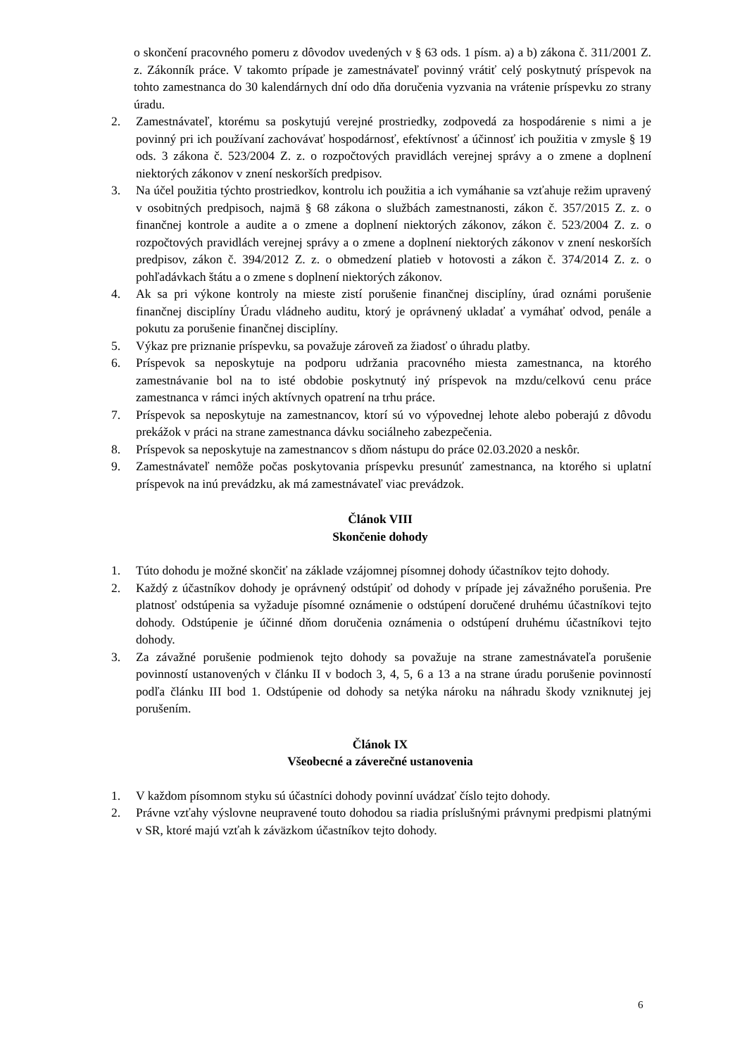o skončení pracovného pomeru z dôvodov uvedených v § 63 ods. 1 písm. a) a b) zákona č. 311/2001 Z. z. Zákonník práce. V takomto prípade je zamestnávateľ povinný vrátiť celý poskytnutý príspevok na tohto zamestnanca do 30 kalendárnych dní odo dňa doručenia vyzvania na vrátenie príspevku zo strany úradu.
2. Zamestnávateľ, ktorému sa poskytujú verejné prostriedky, zodpovedá za hospodárenie s nimi a je povinný pri ich používaní zachovávať hospodárnosť, efektívnosť a účinnosť ich použitia v zmysle § 19 ods. 3 zákona č. 523/2004 Z. z. o rozpočtových pravidlách verejnej správy a o zmene a doplnení niektorých zákonov v znení neskorších predpisov.
3. Na účel použitia týchto prostriedkov, kontrolu ich použitia a ich vymáhanie sa vzťahuje režim upravený v osobitných predpisoch, najmä § 68 zákona o službách zamestnanosti, zákon č. 357/2015 Z. z. o finančnej kontrole a audite a o zmene a doplnení niektorých zákonov, zákon č. 523/2004 Z. z. o rozpočtových pravidlách verejnej správy a o zmene a doplnení niektorých zákonov v znení neskorších predpisov, zákon č. 394/2012 Z. z. o obmedzení platieb v hotovosti a zákon č. 374/2014 Z. z. o pohľadávkach štátu a o zmene s doplnení niektorých zákonov.
4. Ak sa pri výkone kontroly na mieste zistí porušenie finančnej disciplíny, úrad oznámi porušenie finančnej disciplíny Úradu vládneho auditu, ktorý je oprávnený ukladať a vymáhať odvod, penále a pokutu za porušenie finančnej disciplíny.
5. Výkaz pre priznanie príspevku, sa považuje zároveň za žiadosť o úhradu platby.
6. Príspevok sa neposkytuje na podporu udržania pracovného miesta zamestnanca, na ktorého zamestnávanie bol na to isté obdobie poskytnutý iný príspevok na mzdu/celkovú cenu práce zamestnanca v rámci iných aktívnych opatrení na trhu práce.
7. Príspevok sa neposkytuje na zamestnancov, ktorí sú vo výpovednej lehote alebo poberajú z dôvodu prekážok v práci na strane zamestnanca dávku sociálneho zabezpečenia.
8. Príspevok sa neposkytuje na zamestnancov s dňom nástupu do práce 02.03.2020 a neskôr.
9. Zamestnávateľ nemôže počas poskytovania príspevku presunúť zamestnanca, na ktorého si uplatní príspevok na inú prevádzku, ak má zamestnávateľ viac prevádzok.
Článok VIII
Skončenie dohody
1. Túto dohodu je možné skončiť na základe vzájomnej písomnej dohody účastníkov tejto dohody.
2. Každý z účastníkov dohody je oprávnený odstúpiť od dohody v prípade jej závažného porušenia. Pre platnosť odstúpenia sa vyžaduje písomné oznámenie o odstúpení doručené druhému účastníkovi tejto dohody. Odstúpenie je účinné dňom doručenia oznámenia o odstúpení druhému účastníkovi tejto dohody.
3. Za závažné porušenie podmienok tejto dohody sa považuje na strane zamestnávateľa porušenie povinností ustanovených v článku II v bodoch 3, 4, 5, 6 a 13 a na strane úradu porušenie povinností podľa článku III bod 1. Odstúpenie od dohody sa netýka nároku na náhradu škody vzniknutej jej porušením.
Článok IX
Všeobecné a záverečné ustanovenia
1. V každom písomnom styku sú účastníci dohody povinní uvádzať číslo tejto dohody.
2. Právne vzťahy výslovne neupravené touto dohodou sa riadia príslušnými právnymi predpismi platnými v SR, ktoré majú vzťah k záväzkom účastníkov tejto dohody.
6